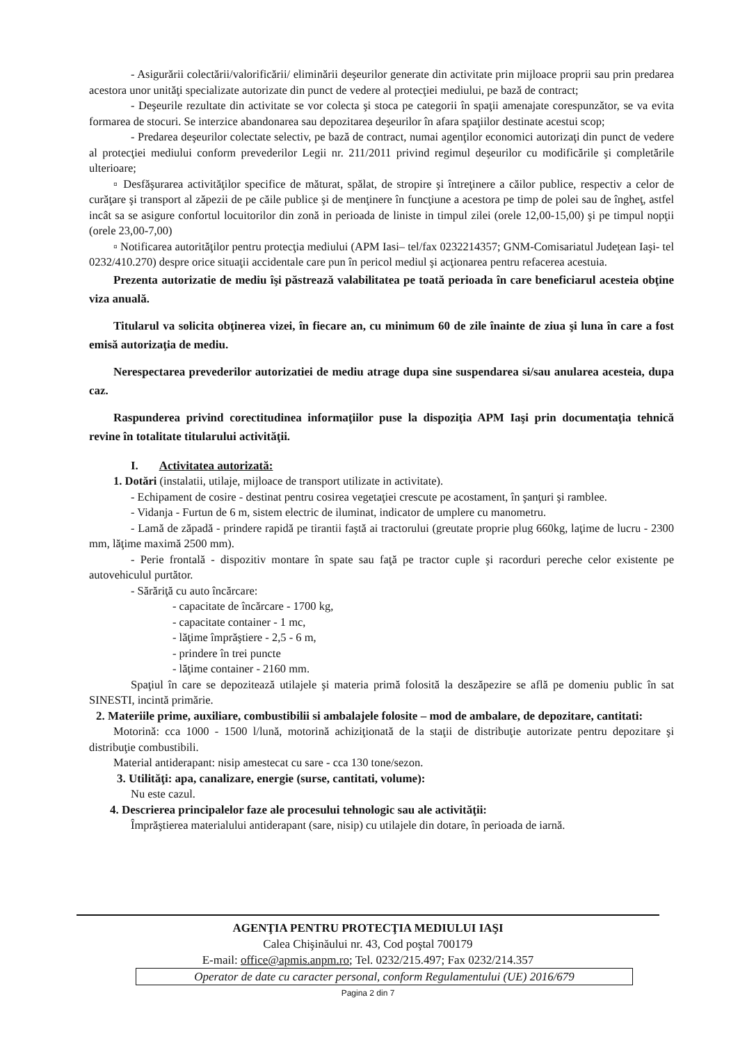- Asigurării colectării/valorificării/ eliminării deşeurilor generate din activitate prin mijloace proprii sau prin predarea acestora unor unităţi specializate autorizate din punct de vedere al protecţiei mediului, pe bază de contract;
- Deşeurile rezultate din activitate se vor colecta şi stoca pe categorii în spaţii amenajate corespunzător, se va evita formarea de stocuri. Se interzice abandonarea sau depozitarea deşeurilor în afara spaţiilor destinate acestui scop;
- Predarea deşeurilor colectate selectiv, pe bază de contract, numai agenţilor economici autorizaţi din punct de vedere al protecţiei mediului conform prevederilor Legii nr. 211/2011 privind regimul deşeurilor cu modificările şi completările ulterioare;
▫ Desfăşurarea activităţilor specifice de măturat, spălat, de stropire şi întreţinere a căilor publice, respectiv a celor de curăţare şi transport al zăpezii de pe căile publice şi de menţinere în funcţiune a acestora pe timp de polei sau de îngheţ, astfel incât sa se asigure confortul locuitorilor din zonă in perioada de liniste in timpul zilei (orele 12,00-15,00) şi pe timpul nopţii (orele 23,00-7,00)
▫ Notificarea autorităţilor pentru protecţia mediului (APM Iasi– tel/fax 0232214357; GNM-Comisariatul Judeţean Iaşi- tel 0232/410.270) despre orice situaţii accidentale care pun în pericol mediul şi acţionarea pentru refacerea acestuia.
Prezenta autorizatie de mediu îşi păstrează valabilitatea pe toată perioada în care beneficiarul acesteia obţine viza anuală.
Titularul va solicita obţinerea vizei, în fiecare an, cu minimum 60 de zile înainte de ziua şi luna în care a fost emisă autorizaţia de mediu.
Nerespectarea prevederilor autorizatiei de mediu atrage dupa sine suspendarea si/sau anularea acesteia, dupa caz.
Raspunderea privind corectitudinea informaţiilor puse la dispoziţia APM Iaşi prin documentaţia tehnică revine în totalitate titularului activităţii.
I. Activitatea autorizată:
1. Dotări (instalatii, utilaje, mijloace de transport utilizate in activitate).
- Echipament de cosire - destinat pentru cosirea vegetaţiei crescute pe acostament, în şanţuri şi ramblee.
- Vidanja - Furtun de 6 m, sistem electric de iluminat, indicator de umplere cu manometru.
- Lamă de zăpadă - prindere rapidă pe tirantii faştă ai tractorului (greutate proprie plug 660kg, laţime de lucru - 2300 mm, lăţime maximă 2500 mm).
- Perie frontală - dispozitiv montare în spate sau faţă pe tractor cuple şi racorduri pereche celor existente pe autovehiculul purtător.
- Sărăriţă cu auto încărcare:
- capacitate de încărcare - 1700 kg,
- capacitate container - 1 mc,
- lăţime împrăştiere - 2,5 - 6 m,
- prindere în trei puncte
- lăţime container - 2160 mm.
Spaţiul în care se depozitează utilajele şi materia primă folosită la deszăpezire se află pe domeniu public în sat SINESTI, incintă primărie.
2. Materiile prime, auxiliare, combustibilii si ambalajele folosite – mod de ambalare, de depozitare, cantitati:
Motorină: cca 1000 - 1500 l/lună, motorină achiziţionată de la staţii de distribuţie autorizate pentru depozitare şi distribuţie combustibili.
Material antiderapant: nisip amestecat cu sare - cca 130 tone/sezon.
3. Utilităţi: apa, canalizare, energie (surse, cantitati, volume):
Nu este cazul.
4. Descrierea principalelor faze ale procesului tehnologic sau ale activităţii:
Împrăştierea materialului antiderapant (sare, nisip) cu utilajele din dotare, în perioada de iarnă.
AGENŢIA PENTRU PROTECŢIA MEDIULUI IAŞI
Calea Chişinăului nr. 43, Cod poştal 700179
E-mail: office@apmis.anpm.ro; Tel. 0232/215.497; Fax 0232/214.357
Operator de date cu caracter personal, conform Regulamentului (UE) 2016/679
Pagina 2 din 7